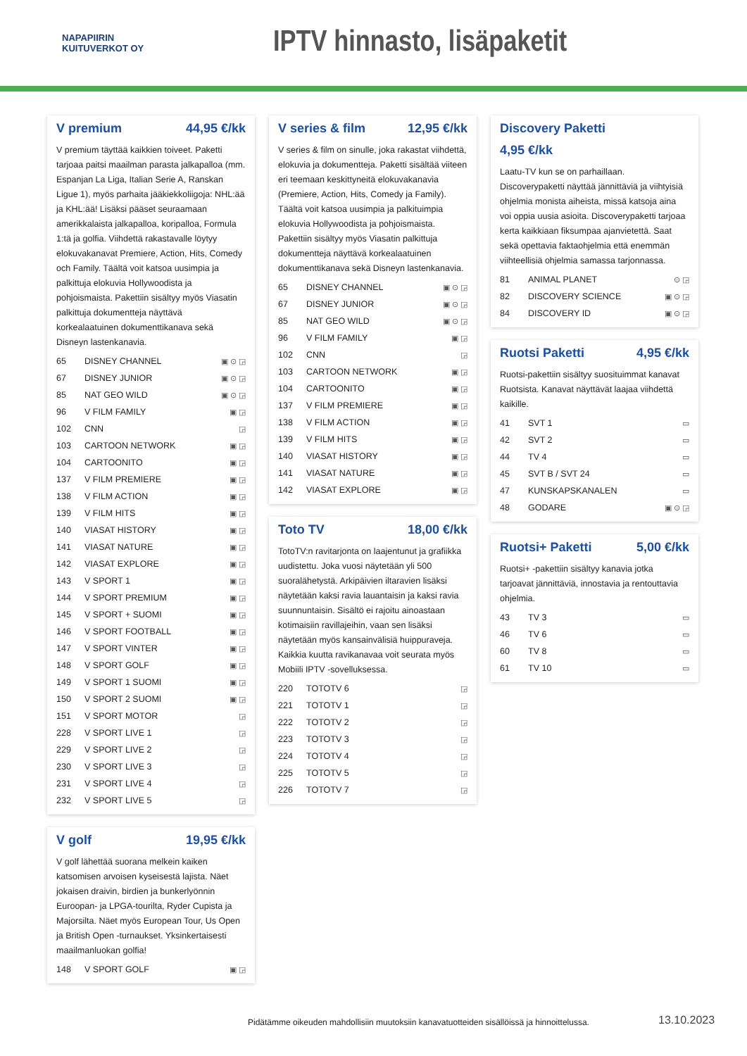NAPAPIIRIN
KUITUVERKOT OY
IPTV hinnasto, lisäpaketit
V premium 44,95 €/kk
V premium täyttää kaikkien toiveet. Paketti tarjoaa paitsi maailman parasta jalkapalloa (mm. Espanjan La Liga, Italian Serie A, Ranskan Ligue 1), myös parhaita jääkiekkoliigoja: NHL:ää ja KHL:ää! Lisäksi pääset seuraamaan amerikkalaista jalkapalloa, koripalloa, Formula 1:tä ja golfia. Viihdettä rakastavalle löytyy elokuvakanavat Premiere, Action, Hits, Comedy och Family. Täältä voit katsoa uusimpia ja palkittuja elokuvia Hollywoodista ja pohjoismaista. Pakettiin sisältyy myös Viasatin palkittuja dokumentteja näyttävä korkealaatuinen dokumenttikanava sekä Disneyn lastenkanavia.
| 65 | DISNEY CHANNEL | ▣ ⊙ ◲ |
| 67 | DISNEY JUNIOR | ▣ ⊙ ◲ |
| 85 | NAT GEO WILD | ▣ ⊙ ◲ |
| 96 | V FILM FAMILY | ▣ ◲ |
| 102 | CNN | ◲ |
| 103 | CARTOON NETWORK | ▣ ◲ |
| 104 | CARTOONITO | ▣ ◲ |
| 137 | V FILM PREMIERE | ▣ ◲ |
| 138 | V FILM ACTION | ▣ ◲ |
| 139 | V FILM HITS | ▣ ◲ |
| 140 | VIASAT HISTORY | ▣ ◲ |
| 141 | VIASAT NATURE | ▣ ◲ |
| 142 | VIASAT EXPLORE | ▣ ◲ |
| 143 | V SPORT 1 | ▣ ◲ |
| 144 | V SPORT PREMIUM | ▣ ◲ |
| 145 | V SPORT + SUOMI | ▣ ◲ |
| 146 | V SPORT FOOTBALL | ▣ ◲ |
| 147 | V SPORT VINTER | ▣ ◲ |
| 148 | V SPORT GOLF | ▣ ◲ |
| 149 | V SPORT 1 SUOMI | ▣ ◲ |
| 150 | V SPORT 2 SUOMI | ▣ ◲ |
| 151 | V SPORT MOTOR | ◲ |
| 228 | V SPORT LIVE 1 | ◲ |
| 229 | V SPORT LIVE 2 | ◲ |
| 230 | V SPORT LIVE 3 | ◲ |
| 231 | V SPORT LIVE 4 | ◲ |
| 232 | V SPORT LIVE 5 | ◲ |
V golf 19,95 €/kk
V golf lähettää suorana melkein kaiken katsomisen arvoisen kyseisestä lajista. Näet jokaisen draivin, birdien ja bunkerlyönnin Euroopan- ja LPGA-tourilta, Ryder Cupista ja Majorsilta. Näet myös European Tour, Us Open ja British Open -turnaukset. Yksinkertaisesti maailmanluokan golfia!
| 148 | V SPORT GOLF | ▣ ◲ |
V series & film 12,95 €/kk
V series & film on sinulle, joka rakastat viihdettä, elokuvia ja dokumentteja. Paketti sisältää viiteen eri teemaan keskittyneitä elokuvakanavia (Premiere, Action, Hits, Comedy ja Family). Täältä voit katsoa uusimpia ja palkituimpia elokuvia Hollywoodista ja pohjoismaista. Pakettiin sisältyy myös Viasatin palkittuja dokumentteja näyttävä korkealaatuinen dokumenttikanava sekä Disneyn lastenkanavia.
| 65 | DISNEY CHANNEL | ▣ ⊙ ◲ |
| 67 | DISNEY JUNIOR | ▣ ⊙ ◲ |
| 85 | NAT GEO WILD | ▣ ⊙ ◲ |
| 96 | V FILM FAMILY | ▣ ◲ |
| 102 | CNN | ◲ |
| 103 | CARTOON NETWORK | ▣ ◲ |
| 104 | CARTOONITO | ▣ ◲ |
| 137 | V FILM PREMIERE | ▣ ◲ |
| 138 | V FILM ACTION | ▣ ◲ |
| 139 | V FILM HITS | ▣ ◲ |
| 140 | VIASAT HISTORY | ▣ ◲ |
| 141 | VIASAT NATURE | ▣ ◲ |
| 142 | VIASAT EXPLORE | ▣ ◲ |
Toto TV 18,00 €/kk
TotoTV:n ravitarjonta on laajentunut ja grafiikka uudistettu. Joka vuosi näytetään yli 500 suoralähetystä. Arkipäivien iltaravien lisäksi näytetään kaksi ravia lauantaisin ja kaksi ravia suunnuntaisin. Sisältö ei rajoitu ainoastaan kotimaisiin ravillajeihin, vaan sen lisäksi näytetään myös kansainvälisiä huippuraveja. Kaikkia kuutta ravikanavaa voit seurata myös Mobiili IPTV -sovelluksessa.
| 220 | TOTOTV 6 | ◲ |
| 221 | TOTOTV 1 | ◲ |
| 222 | TOTOTV 2 | ◲ |
| 223 | TOTOTV 3 | ◲ |
| 224 | TOTOTV 4 | ◲ |
| 225 | TOTOTV 5 | ◲ |
| 226 | TOTOTV 7 | ◲ |
Discovery Paketti
4,95 €/kk
Laatu-TV kun se on parhaillaan. Discoverypaketti näyttää jännittäviä ja viihtyisiä ohjelmia monista aiheista, missä katsoja aina voi oppia uusia asioita. Discoverypaketti tarjoaa kerta kaikkiaan fiksumpaa ajanvietettä. Saat sekä opettavia faktaohjelmia että enemmän viihteellisiä ohjelmia samassa tarjonnassa.
| 81 | ANIMAL PLANET | ⊙ ◲ |
| 82 | DISCOVERY SCIENCE | ▣ ⊙ ◲ |
| 84 | DISCOVERY ID | ▣ ⊙ ◲ |
Ruotsi Paketti 4,95 €/kk
Ruotsi-pakettiin sisältyy suosituimmat kanavat Ruotsista. Kanavat näyttävät laajaa viihdettä kaikille.
| 41 | SVT 1 | ▭ |
| 42 | SVT 2 | ▭ |
| 44 | TV 4 | ▭ |
| 45 | SVT B / SVT 24 | ▭ |
| 47 | KUNSKAPSKANALEN | ▭ |
| 48 | GODARE | ▣ ⊙ ◲ |
Ruotsi+ Paketti 5,00 €/kk
Ruotsi+ -pakettiin sisältyy kanavia jotka tarjoavat jännittäviä, innostavia ja rentouttavia ohjelmia.
| 43 | TV 3 | ▭ |
| 46 | TV 6 | ▭ |
| 60 | TV 8 | ▭ |
| 61 | TV 10 | ▭ |
Pidätämme oikeuden mahdollisiin muutoksiin kanavatuotteiden sisällöissä ja hinnoittelussa.
13.10.2023